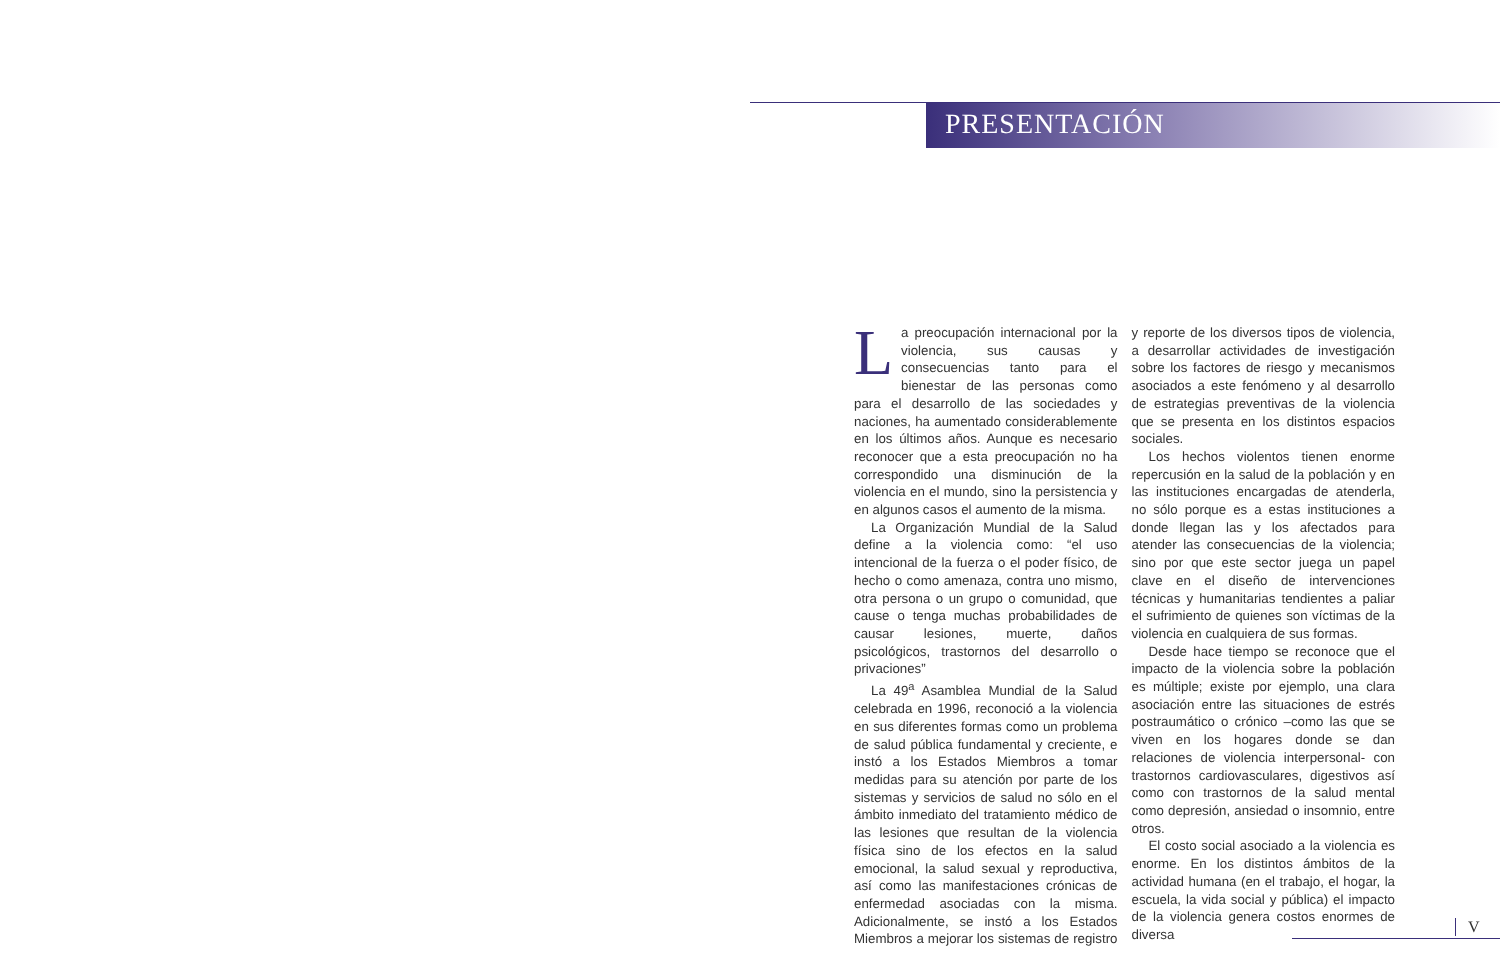PRESENTACIÓN
La preocupación internacional por la violencia, sus causas y consecuencias tanto para el bienestar de las personas como para el desarrollo de las sociedades y naciones, ha aumentado considerablemente en los últimos años. Aunque es necesario reconocer que a esta preocupación no ha correspondido una disminución de la violencia en el mundo, sino la persistencia y en algunos casos el aumento de la misma.
La Organización Mundial de la Salud define a la violencia como: “el uso intencional de la fuerza o el poder físico, de hecho o como amenaza, contra uno mismo, otra persona o un grupo o comunidad, que cause o tenga muchas probabilidades de causar lesiones, muerte, daños psicológicos, trastornos del desarrollo o privaciones”
La 49<sup>a</sup> Asamblea Mundial de la Salud celebrada en 1996, reconoció a la violencia en sus diferentes formas como un problema de salud pública fundamental y creciente, e instó a los Estados Miembros a tomar medidas para su atención por parte de los sistemas y servicios de salud no sólo en el ámbito inmediato del tratamiento médico de las lesiones que resultan de la violencia física sino de los efectos en la salud emocional, la salud sexual y reproductiva, así como las manifestaciones crónicas de enfermedad asociadas con la misma. Adicionalmente, se instó a los Estados Miembros a mejorar los sistemas de registro y reporte de los diversos tipos de violencia, a desarrollar actividades de investigación sobre los factores de riesgo y mecanismos asociados a este fenómeno y al desarrollo de estrategias preventivas de la violencia que se presenta en los distintos espacios sociales.
Los hechos violentos tienen enorme repercusión en la salud de la población y en las instituciones encargadas de atenderla, no sólo porque es a estas instituciones a donde llegan las y los afectados para atender las consecuencias de la violencia; sino por que este sector juega un papel clave en el diseño de intervenciones técnicas y humanitarias tendientes a paliar el sufrimiento de quienes son víctimas de la violencia en cualquiera de sus formas.
Desde hace tiempo se reconoce que el impacto de la violencia sobre la población es múltiple; existe por ejemplo, una clara asociación entre las situaciones de estrés postraumático o crónico –como las que se viven en los hogares donde se dan relaciones de violencia interpersonal- con trastornos cardiovasculares, digestivos así como con trastornos de la salud mental como depresión, ansiedad o insomnio, entre otros.
El costo social asociado a la violencia es enorme. En los distintos ámbitos de la actividad humana (en el trabajo, el hogar, la escuela, la vida social y pública) el impacto de la violencia genera costos enormes de diversa
V